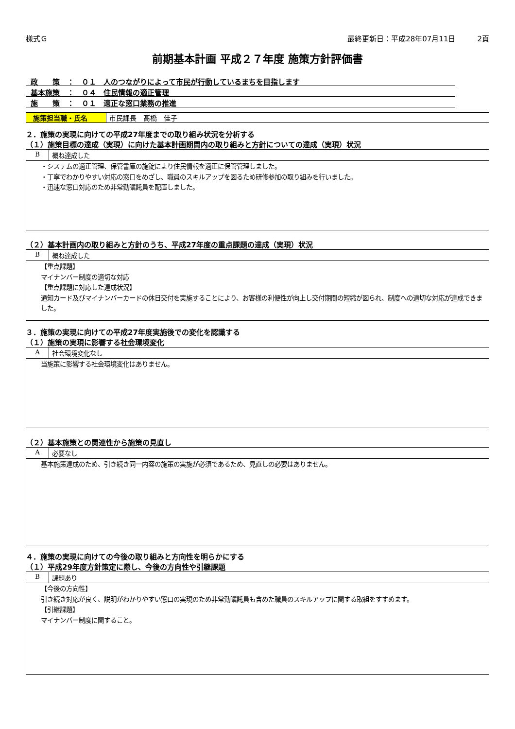様式Ｇ 最終更新日：平成28年07月11日　　　2頁
前期基本計画 平成２７年度 施策方針評価書
政　　策　：　０１　人のつながりによって市民が行動しているまちを目指します
基本施策　：　０４　住民情報の適正管理
施　　策　：　０１　適正な窓口業務の推進
施策担当職・氏名 市民課長　髙橋　佳子
２．施策の実現に向けての平成27年度までの取り組み状況を分析する
（１）施策目標の達成（実現）に向けた基本計画期間内の取り組みと方針についての達成（実現）状況
| B | 概ね達成した |
| ・システムの適正管理、保管書庫の施錠により住民情報を適正に保管管理しました。 ・丁寧でわかりやすい対応の窓口をめざし、職員のスキルアップを図るため研修参加の取り組みを行いました。 ・迅速な窓口対応のため非常勤嘱託員を配置しました。 | |
（２）基本計画内の取り組みと方針のうち、平成27年度の重点課題の達成（実現）状況
| B | 概ね達成した |
| 【重点課題】 マイナンバー制度の適切な対応 【重点課題に対応した達成状況】 通知カード及びマイナンバーカードの休日交付を実施することにより、お客様の利便性が向上し交付期間の短縮が図られ、制度への適切な対応が達成できました。 | |
３．施策の実現に向けての平成27年度実施後での変化を認識する
（１）施策の実現に影響する社会環境変化
| A | 社会環境変化なし |
| 当施策に影響する社会環境変化はありません。 | |
（２）基本施策との関連性から施策の見直し
| A | 必要なし |
| 基本施策達成のため、引き続き同一内容の施策の実施が必須であるため、見直しの必要はありません。 | |
４．施策の実現に向けての今後の取り組みと方向性を明らかにする
（１）平成29年度方針策定に際し、今後の方向性や引継課題
| B | 課題あり |
| 【今後の方向性】 引き続き対応が良く、説明がわかりやすい窓口の実現のため非常勤嘱託員も含めた職員のスキルアップに関する取組をすすめます。 【引継課題】 マイナンバー制度に関すること。 | |